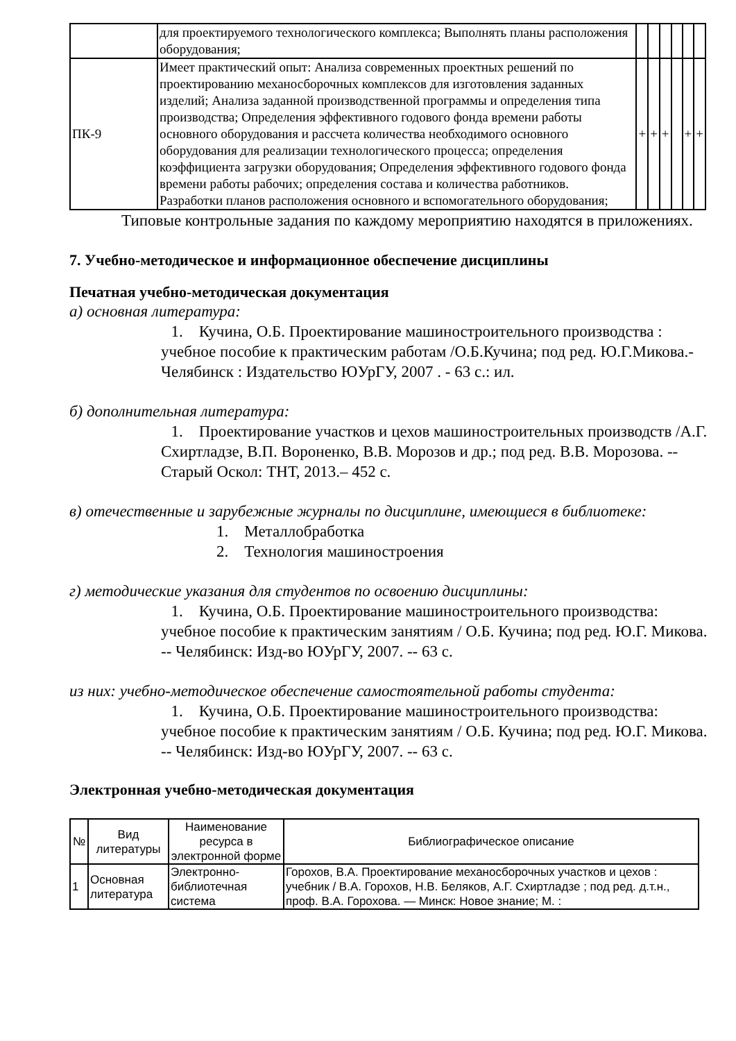| | для проектируемого технологического комплекса; Выполнять планы расположения оборудования; | | | | | | |
| ПК-9 | Имеет практический опыт: Анализа современных проектных решений по проектированию механосборочных комплексов для изготовления заданных изделий; Анализа заданной производственной программы и определения типа производства; Определения эффективного годового фонда времени работы основного оборудования и рассчета количества необходимого основного оборудования для реализации технологического процесса; определения коэффициента загрузки оборудования; Определения эффективного годового фонда времени работы рабочих; определения состава и количества работников. Разработки планов расположения основного и вспомогательного оборудования; | + | + | + | | + | + |
Типовые контрольные задания по каждому мероприятию находятся в приложениях.
7. Учебно-методическое и информационное обеспечение дисциплины
Печатная учебно-методическая документация
а) основная литература:
1. Кучина, О.Б. Проектирование машиностроительного производства : учебное пособие к практическим работам /О.Б.Кучина; под ред. Ю.Г.Микова.- Челябинск : Издательство ЮУрГУ, 2007 . - 63 с.: ил.
б) дополнительная литература:
1. Проектирование участков и цехов машиностроительных производств /А.Г. Схиртладзе, В.П. Вороненко, В.В. Морозов и др.; под ред. В.В. Морозова. -- Старый Оскол: ТНТ, 2013.– 452 с.
в) отечественные и зарубежные журналы по дисциплине, имеющиеся в библиотеке:
1. Металлобработка
2. Технология машиностроения
г) методические указания для студентов по освоению дисциплины:
1. Кучина, О.Б. Проектирование машиностроительного производства: учебное пособие к практическим занятиям / О.Б. Кучина; под ред. Ю.Г. Микова. -- Челябинск: Изд-во ЮУрГУ, 2007. -- 63 с.
из них: учебно-методическое обеспечение самостоятельной работы студента:
1. Кучина, О.Б. Проектирование машиностроительного производства: учебное пособие к практическим занятиям / О.Б. Кучина; под ред. Ю.Г. Микова. -- Челябинск: Изд-во ЮУрГУ, 2007. -- 63 с.
Электронная учебно-методическая документация
| № | Вид литературы | Наименование ресурса в электронной форме | Библиографическое описание |
| --- | --- | --- | --- |
| 1 | Основная литература | Электронно-библиотечная система | Горохов, В.А. Проектирование механосборочных участков и цехов : учебник / В.А. Горохов, Н.В. Беляков, А.Г. Схиртладзе ; под ред. д.т.н., проф. В.А. Горохова. — Минск: Новое знание; М. : |